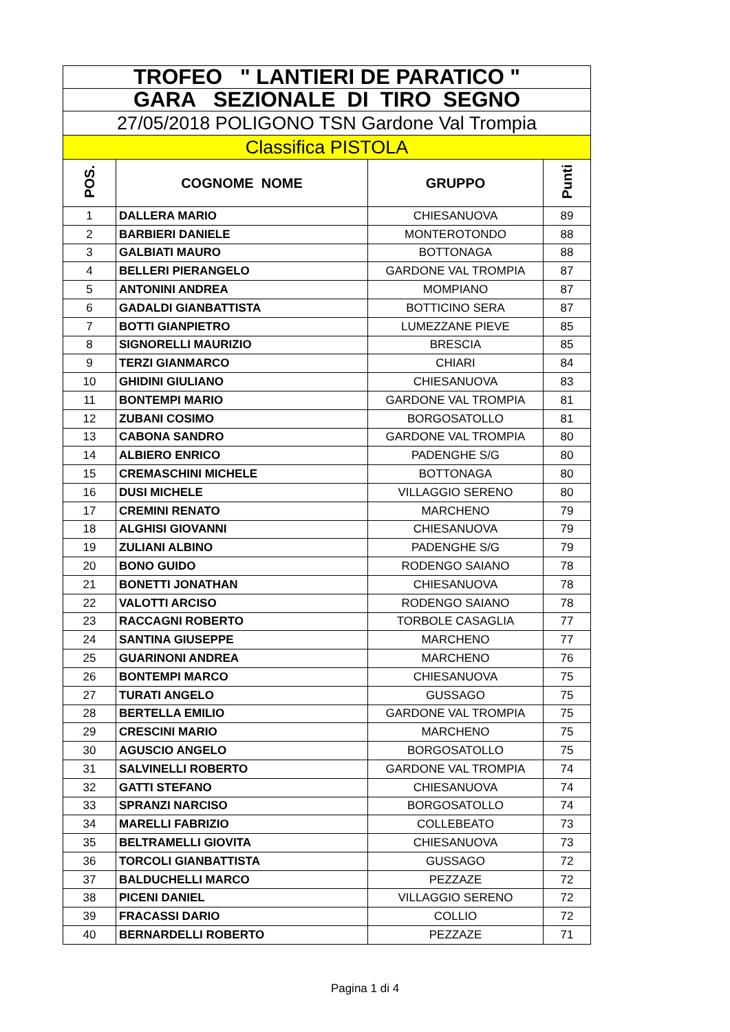| TROFEO " LANTIERI DE PARATICO " | | | |
| GARA SEZIONALE DI TIRO SEGNO | | | |
| 27/05/2018 POLIGONO TSN Gardone Val Trompia | | | |
| Classifica PISTOLA | | | |
| POS. | COGNOME NOME | GRUPPO | Punti |
| 1 | DALLERA MARIO | CHIESANUOVA | 89 |
| 2 | BARBIERI DANIELE | MONTEROTONDO | 88 |
| 3 | GALBIATI MAURO | BOTTONAGA | 88 |
| 4 | BELLERI PIERANGELO | GARDONE VAL TROMPIA | 87 |
| 5 | ANTONINI ANDREA | MOMPIANO | 87 |
| 6 | GADALDI GIANBATTISTA | BOTTICINO SERA | 87 |
| 7 | BOTTI GIANPIETRO | LUMEZZANE PIEVE | 85 |
| 8 | SIGNORELLI MAURIZIO | BRESCIA | 85 |
| 9 | TERZI GIANMARCO | CHIARI | 84 |
| 10 | GHIDINI GIULIANO | CHIESANUOVA | 83 |
| 11 | BONTEMPI MARIO | GARDONE VAL TROMPIA | 81 |
| 12 | ZUBANI COSIMO | BORGOSATOLLO | 81 |
| 13 | CABONA SANDRO | GARDONE VAL TROMPIA | 80 |
| 14 | ALBIERO ENRICO | PADENGHE S/G | 80 |
| 15 | CREMASCHINI MICHELE | BOTTONAGA | 80 |
| 16 | DUSI MICHELE | VILLAGGIO SERENO | 80 |
| 17 | CREMINI RENATO | MARCHENO | 79 |
| 18 | ALGHISI GIOVANNI | CHIESANUOVA | 79 |
| 19 | ZULIANI ALBINO | PADENGHE S/G | 79 |
| 20 | BONO GUIDO | RODENGO SAIANO | 78 |
| 21 | BONETTI JONATHAN | CHIESANUOVA | 78 |
| 22 | VALOTTI ARCISO | RODENGO SAIANO | 78 |
| 23 | RACCAGNI ROBERTO | TORBOLE CASAGLIA | 77 |
| 24 | SANTINA GIUSEPPE | MARCHENO | 77 |
| 25 | GUARINONI ANDREA | MARCHENO | 76 |
| 26 | BONTEMPI MARCO | CHIESANUOVA | 75 |
| 27 | TURATI ANGELO | GUSSAGO | 75 |
| 28 | BERTELLA EMILIO | GARDONE VAL TROMPIA | 75 |
| 29 | CRESCINI MARIO | MARCHENO | 75 |
| 30 | AGUSCIO ANGELO | BORGOSATOLLO | 75 |
| 31 | SALVINELLI ROBERTO | GARDONE VAL TROMPIA | 74 |
| 32 | GATTI STEFANO | CHIESANUOVA | 74 |
| 33 | SPRANZI NARCISO | BORGOSATOLLO | 74 |
| 34 | MARELLI FABRIZIO | COLLEBEATO | 73 |
| 35 | BELTRAMELLI GIOVITA | CHIESANUOVA | 73 |
| 36 | TORCOLI GIANBATTISTA | GUSSAGO | 72 |
| 37 | BALDUCHELLI MARCO | PEZZAZE | 72 |
| 38 | PICENI DANIEL | VILLAGGIO SERENO | 72 |
| 39 | FRACASSI DARIO | COLLIO | 72 |
| 40 | BERNARDELLI ROBERTO | PEZZAZE | 71 |
Pagina 1 di 4